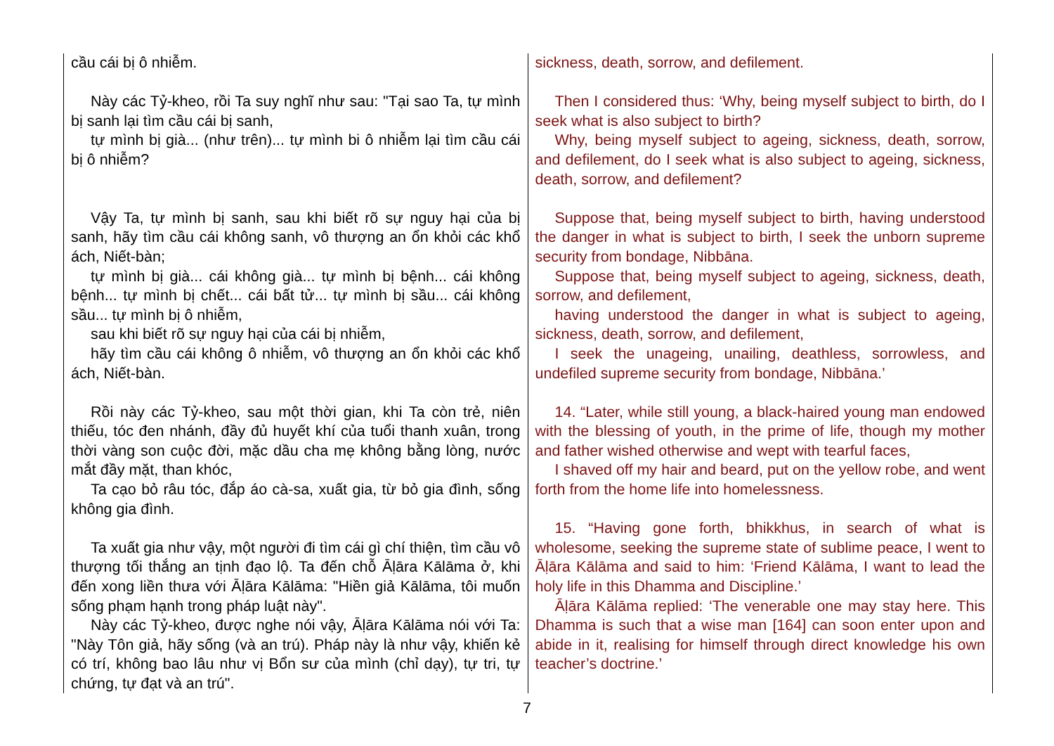cầu cái bị ô nhiễm.
Này các Tỷ-kheo, rồi Ta suy nghĩ như sau: "Tại sao Ta, tự mình bị sanh lại tìm cầu cái bị sanh,
tự mình bị già... (như trên)... tự mình bi ô nhiễm lại tìm cầu cái bị ô nhiễm?
Vậy Ta, tự mình bị sanh, sau khi biết rõ sự nguy hại của bị sanh, hãy tìm cầu cái không sanh, vô thượng an ổn khỏi các khổ ách, Niết-bàn;
tự mình bị già... cái không già... tự mình bị bệnh... cái không bệnh... tự mình bị chết... cái bất tử... tự mình bị sầu... cái không sầu... tự mình bị ô nhiễm,
sau khi biết rõ sự nguy hại của cái bị nhiễm,
hãy tìm cầu cái không ô nhiễm, vô thượng an ổn khỏi các khổ ách, Niết-bàn.
Rồi này các Tỷ-kheo, sau một thời gian, khi Ta còn trẻ, niên thiếu, tóc đen nhánh, đầy đủ huyết khí của tuổi thanh xuân, trong thời vàng son cuộc đời, mặc dầu cha mẹ không bằng lòng, nước mắt đầy mặt, than khóc,
Ta cạo bỏ râu tóc, đắp áo cà-sa, xuất gia, từ bỏ gia đình, sống không gia đình.
Ta xuất gia như vậy, một người đi tìm cái gì chí thiện, tìm cầu vô thượng tối thắng an tịnh đạo lộ. Ta đến chỗ Āḷāra Kālāma ở, khi đến xong liền thưa với Āḷāra Kālāma: "Hiền giả Kālāma, tôi muốn sống phạm hạnh trong pháp luật này".
Này các Tỷ-kheo, được nghe nói vậy, Āḷāra Kālāma nói với Ta: "Này Tôn giả, hãy sống (và an trú). Pháp này là như vậy, khiến kẻ có trí, không bao lâu như vị Bổn sư của mình (chỉ dạy), tự tri, tự chứng, tự đạt và an trú".
sickness, death, sorrow, and defilement.
Then I considered thus: ‘Why, being myself subject to birth, do I seek what is also subject to birth?
Why, being myself subject to ageing, sickness, death, sorrow, and defilement, do I seek what is also subject to ageing, sickness, death, sorrow, and defilement?
Suppose that, being myself subject to birth, having understood the danger in what is subject to birth, I seek the unborn supreme security from bondage, Nibbāna.
Suppose that, being myself subject to ageing, sickness, death, sorrow, and defilement,
having understood the danger in what is subject to ageing, sickness, death, sorrow, and defilement,
I seek the unageing, unailing, deathless, sorrowless, and undefiled supreme security from bondage, Nibbāna.’
14. “Later, while still young, a black-haired young man endowed with the blessing of youth, in the prime of life, though my mother and father wished otherwise and wept with tearful faces,
I shaved off my hair and beard, put on the yellow robe, and went forth from the home life into homelessness.
15. “Having gone forth, bhikkhus, in search of what is wholesome, seeking the supreme state of sublime peace, I went to Āḷāra Kālāma and said to him: ‘Friend Kālāma, I want to lead the holy life in this Dhamma and Discipline.’
Āḷāra Kālāma replied: ‘The venerable one may stay here. This Dhamma is such that a wise man [164] can soon enter upon and abide in it, realising for himself through direct knowledge his own teacher’s doctrine.’
7